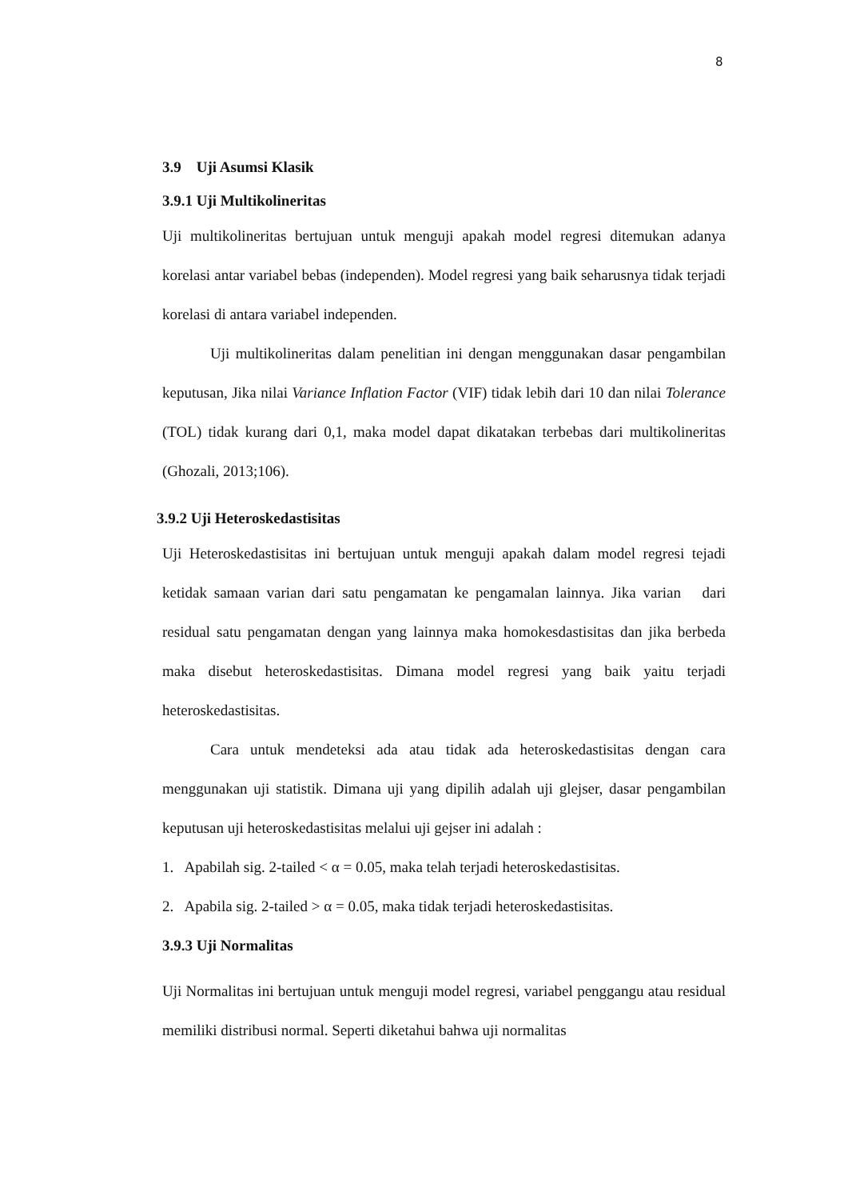8
3.9 Uji Asumsi Klasik
3.9.1 Uji Multikolineritas
Uji multikolineritas bertujuan untuk menguji apakah model regresi ditemukan adanya korelasi antar variabel bebas (independen). Model regresi yang baik seharusnya tidak terjadi korelasi di antara variabel independen.
Uji multikolineritas dalam penelitian ini dengan menggunakan dasar pengambilan keputusan, Jika nilai Variance Inflation Factor (VIF) tidak lebih dari 10 dan nilai Tolerance (TOL) tidak kurang dari 0,1, maka model dapat dikatakan terbebas dari multikolineritas (Ghozali, 2013;106).
3.9.2 Uji Heteroskedastisitas
Uji Heteroskedastisitas ini bertujuan untuk menguji apakah dalam model regresi tejadi ketidak samaan varian dari satu pengamatan ke pengamalan lainnya. Jika varian dari residual satu pengamatan dengan yang lainnya maka homokesdastisitas dan jika berbeda maka disebut heteroskedastisitas. Dimana model regresi yang baik yaitu terjadi heteroskedastisitas.
Cara untuk mendeteksi ada atau tidak ada heteroskedastisitas dengan cara menggunakan uji statistik. Dimana uji yang dipilih adalah uji glejser, dasar pengambilan keputusan uji heteroskedastisitas melalui uji gejser ini adalah :
1. Apabilah sig. 2-tailed < α = 0.05, maka telah terjadi heteroskedastisitas.
2. Apabila sig. 2-tailed > α = 0.05, maka tidak terjadi heteroskedastisitas.
3.9.3 Uji Normalitas
Uji Normalitas ini bertujuan untuk menguji model regresi, variabel penggangu atau residual memiliki distribusi normal. Seperti diketahui bahwa uji normalitas